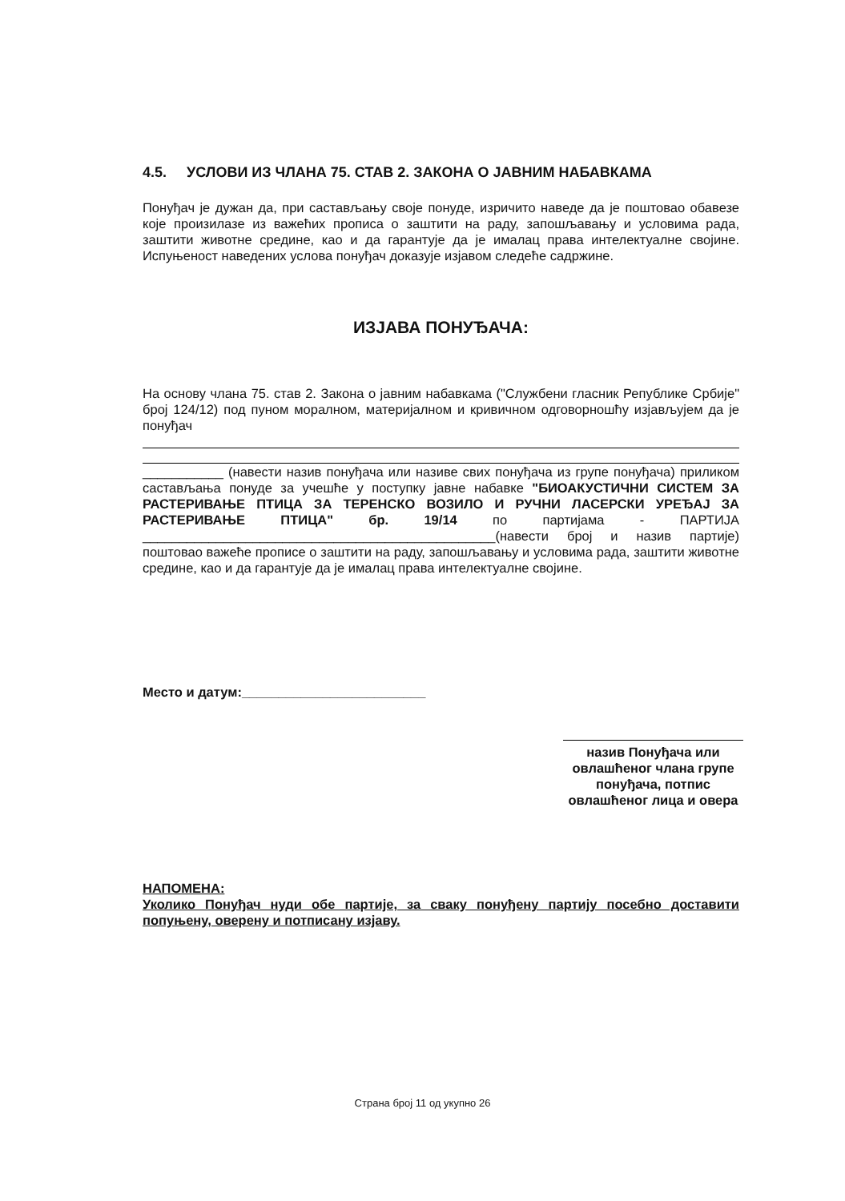4.5. УСЛОВИ ИЗ ЧЛАНА 75. СТАВ 2. ЗАКОНА О ЈАВНИМ НАБАВКАМА
Понуђач је дужан да, при састављању своје понуде, изричито наведе да је поштовао обавезе које произилазе из важећих прописа о заштити на раду, запошљавању и условима рада, заштити животне средине, као и да гарантује да је ималац права интелектуалне својине. Испуњеност наведених услова понуђач доказује изјавом следеће садржине.
ИЗЈАВА ПОНУЂАЧА:
На основу члана 75. став 2. Закона о јавним набавкама ("Службени гласник Републике Србије" број 124/12) под пуном моралном, материјалном и кривичном одговорношћу изјављујем да је понуђач
___________ (навести назив понуђача или називе свих понуђача из групе понуђача) приликом састављања понуде за учешће у поступку јавне набавке "БИОАКУСТИЧНИ СИСТЕМ ЗА РАСТЕРИВАЊЕ ПТИЦА ЗА ТЕРЕНСКО ВОЗИЛО И РУЧНИ ЛАСЕРСКИ УРЕЂАЈ ЗА РАСТЕРИВАЊЕ ПТИЦА" бр. 19/14 по партијама - ПАРТИЈА ________________________________________________(навести број и назив партије) поштовао важеће прописе о заштити на раду, запошљавању и условима рада, заштити животне средине, као и да гарантује да је ималац права интелектуалне својине.
Место и датум:_________________________
назив Понуђача или овлашћеног члана групе понуђача, потпис овлашћеног лица и овера
НАПОМЕНА:
Уколико Понуђач нуди обе партије, за сваку понуђену партију посебно доставити попуњену, оверену и потписану изјаву.
Страна број 11 од укупно 26